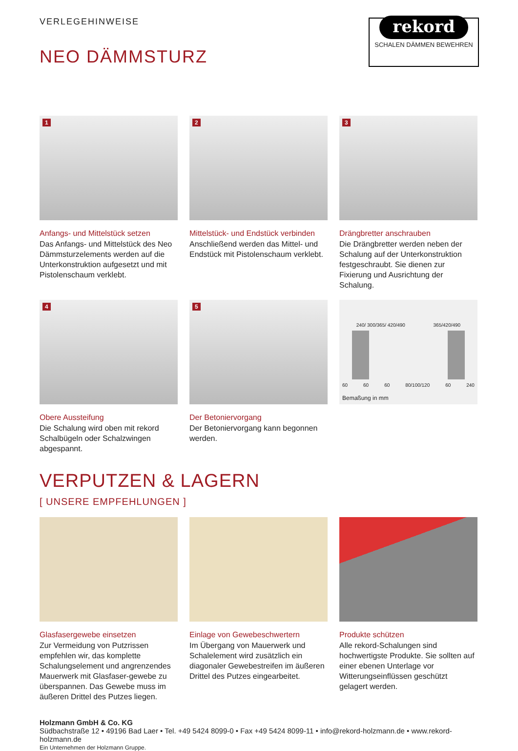VERLEGEHINWEISE
NEO DÄMMSTURZ
rekord
SCHALEN DÄMMEN BEWEHREN
1
Anfangs- und Mittelstück setzen
Das Anfangs- und Mittelstück des Neo Dämmsturzelements werden auf die Unterkonstruktion aufgesetzt und mit Pistolenschaum verklebt.
2
Mittelstück- und Endstück verbinden
Anschließend werden das Mittel- und Endstück mit Pistolenschaum verklebt.
3
Drängbretter anschrauben
Die Drängbretter werden neben der Schalung auf der Unterkonstruktion festgeschraubt. Sie dienen zur Fixierung und Ausrichtung der Schalung.
4
Obere Aussteifung
Die Schalung wird oben mit rekord Schalbügeln oder Schalzwingen abgespannt.
5
Der Betoniervorgang
Der Betoniervorgang kann begonnen werden.
240/ 300/365/ 420/490 365/420/490
60 60 60 80/100/120 60 240
Bemaßung in mm
VERPUTZEN & LAGERN
[ UNSERE EMPFEHLUNGEN ]
Glasfasergewebe einsetzen
Zur Vermeidung von Putzrissen empfehlen wir, das komplette Schalungselement und angrenzendes Mauerwerk mit Glasfaser-gewebe zu überspannen. Das Gewebe muss im äußeren Drittel des Putzes liegen.
Einlage von Gewebeschwertern
Im Übergang von Mauerwerk und Schalelement wird zusätzlich ein diagonaler Gewebestreifen im äußeren Drittel des Putzes eingearbeitet.
Produkte schützen
Alle rekord-Schalungen sind hochwertigste Produkte. Sie sollten auf einer ebenen Unterlage vor Witterungseinflüssen geschützt gelagert werden.
Holzmann GmbH & Co. KG
Südbachstraße 12 • 49196 Bad Laer • Tel. +49 5424 8099-0 • Fax +49 5424 8099-11 • info@rekord-holzmann.de • www.rekord-holzmann.de
Ein Unternehmen der Holzmann Gruppe.